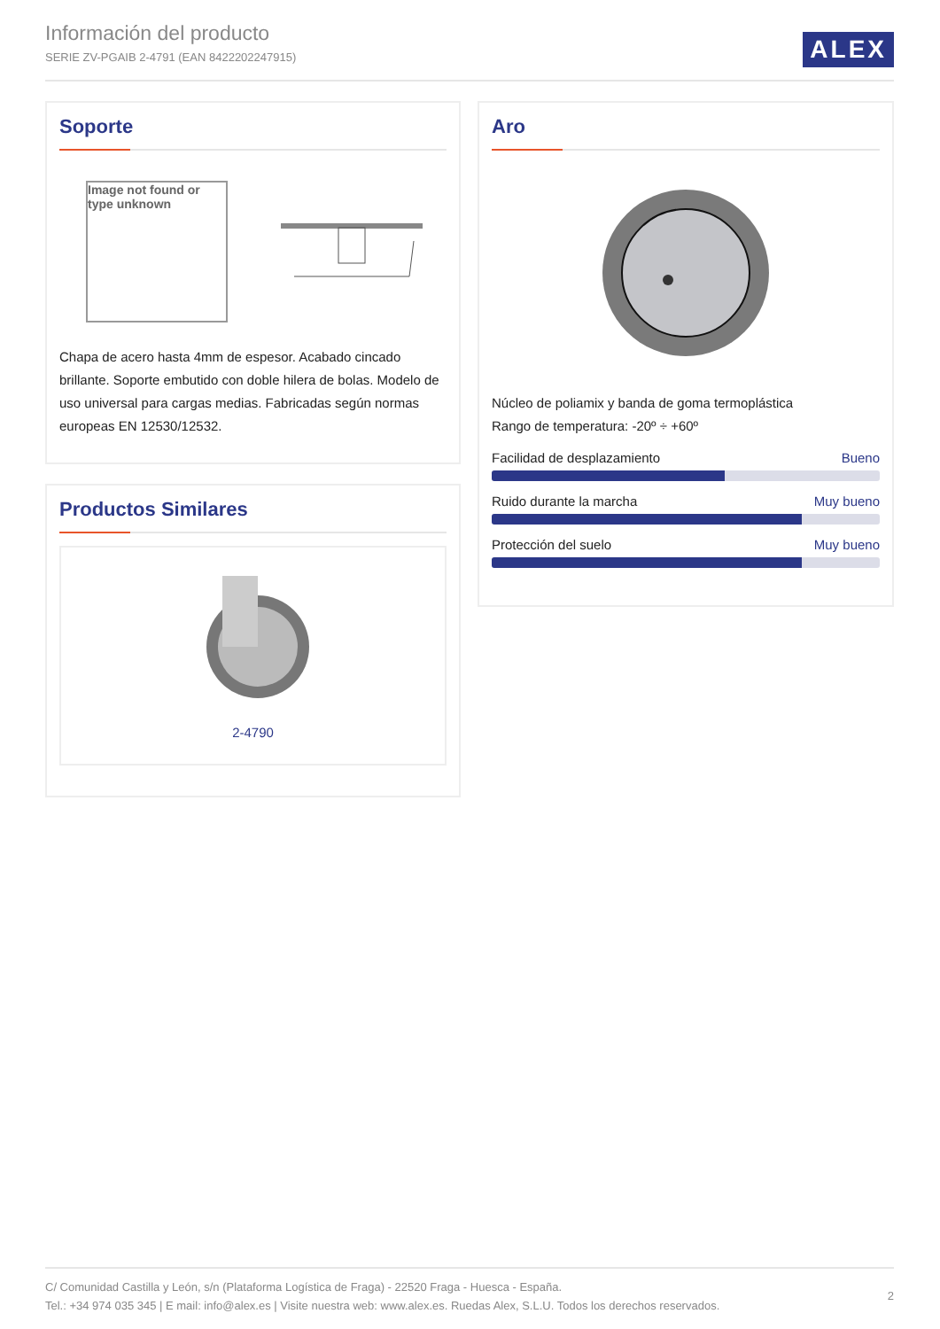Información del producto
SERIE ZV-PGAIB 2-4791 (EAN 8422202247915)
ALEX
Soporte
Image not found or type unknown
Chapa de acero hasta 4mm de espesor. Acabado cincado brillante. Soporte embutido con doble hilera de bolas. Modelo de uso universal para cargas medias. Fabricadas según normas europeas EN 12530/12532.
Productos Similares
2-4790
Aro
Núcleo de poliamix y banda de goma termoplástica
Rango de temperatura: -20º ÷ +60º
Facilidad de desplazamiento Bueno
Ruido durante la marcha Muy bueno
Protección del suelo Muy bueno
2
C/ Comunidad Castilla y León, s/n (Plataforma Logística de Fraga) - 22520 Fraga - Huesca - España.
Tel.: +34 974 035 345 | E mail: info@alex.es | Visite nuestra web: www.alex.es. Ruedas Alex, S.L.U. Todos los derechos reservados.